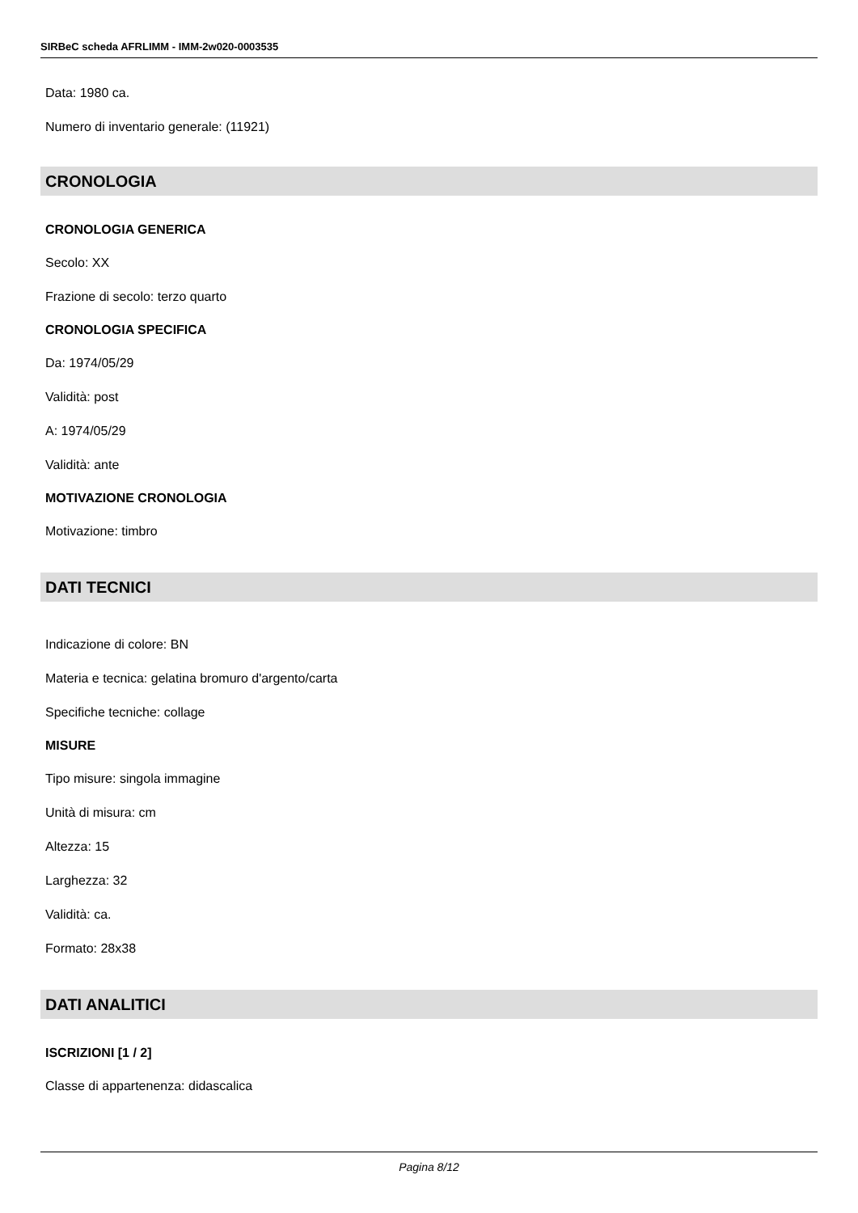SIRBeC scheda AFRLIMM - IMM-2w020-0003535
Data: 1980 ca.
Numero di inventario generale: (11921)
CRONOLOGIA
CRONOLOGIA GENERICA
Secolo: XX
Frazione di secolo: terzo quarto
CRONOLOGIA SPECIFICA
Da: 1974/05/29
Validità: post
A: 1974/05/29
Validità: ante
MOTIVAZIONE CRONOLOGIA
Motivazione: timbro
DATI TECNICI
Indicazione di colore: BN
Materia e tecnica: gelatina bromuro d'argento/carta
Specifiche tecniche: collage
MISURE
Tipo misure: singola immagine
Unità di misura: cm
Altezza: 15
Larghezza: 32
Validità: ca.
Formato: 28x38
DATI ANALITICI
ISCRIZIONI [1 / 2]
Classe di appartenenza: didascalica
Pagina 8/12